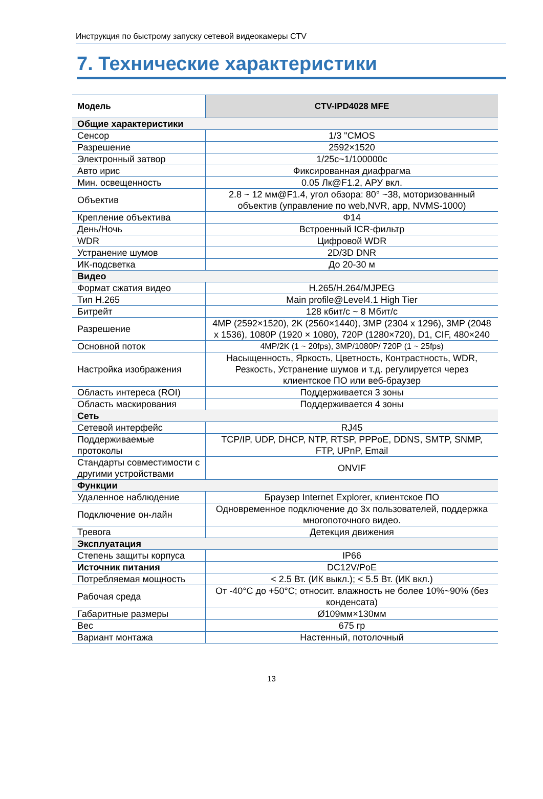Инструкция по быстрому запуску сетевой видеокамеры CTV
7. Технические характеристики
| Модель | CTV-IPD4028 MFE |
| --- | --- |
| Общие характеристики | |
| Сенсор | 1/3 "CMOS |
| Разрешение | 2592×1520 |
| Электронный затвор | 1/25с~1/100000с |
| Авто ирис | Фиксированная диафрагма |
| Мин. освещенность | 0.05 Лк@F1.2, АРУ вкл. |
| Объектив | 2.8 ~ 12 мм@F1.4, угол обзора: 80° ~38, моторизованный объектив (управление по web,NVR, app, NVMS-1000) |
| Крепление объектива | Φ14 |
| День/Ночь | Встроенный ICR-фильтр |
| WDR | Цифровой WDR |
| Устранение шумов | 2D/3D DNR |
| ИК-подсветка | До 20-30 м |
| Видео | |
| Формат сжатия видео | H.265/H.264/MJPEG |
| Тип H.265 | Main profile@Level4.1 High Tier |
| Битрейт | 128 кбит/с ~ 8 Мбит/с |
| Разрешение | 4MP (2592×1520), 2K (2560×1440), 3MP (2304 x 1296), 3MP (2048 x 1536), 1080P (1920 × 1080), 720P (1280×720), D1, CIF, 480×240 |
| Основной поток | 4MP/2K (1 ~ 20fps), 3MP/1080P/ 720P (1 ~ 25fps) |
| Настройка изображения | Насыщенность, Яркость, Цветность, Контрастность, WDR, Резкость, Устранение шумов и т.д. регулируется через клиентское ПО или веб-браузер |
| Область интереса (ROI) | Поддерживается 3 зоны |
| Область маскирования | Поддерживается 4 зоны |
| Сеть | |
| Сетевой интерфейс | RJ45 |
| Поддерживаемые протоколы | TCP/IP, UDP, DHCP, NTP, RTSP, PPPoE, DDNS, SMTP, SNMP, FTP, UPnP, Email |
| Стандарты совместимости с другими устройствами | ONVIF |
| Функции | |
| Удаленное наблюдение | Браузер Internet Explorer, клиентское ПО |
| Подключение он-лайн | Одновременное подключение до 3х пользователей, поддержка многопоточного видео. |
| Тревога | Детекция движения |
| Эксплуатация | |
| Степень защиты корпуса | IP66 |
| Источник питания | DC12V/PoE |
| Потребляемая мощность | < 2.5 Вт. (ИК выкл.); < 5.5 Вт. (ИК вкл.) |
| Рабочая среда | От -40°C до +50°C; относит. влажность не более 10%~90% (без конденсата) |
| Габаритные размеры | Ø109мм×130мм |
| Вес | 675 гр |
| Вариант монтажа | Настенный, потолочный |
13